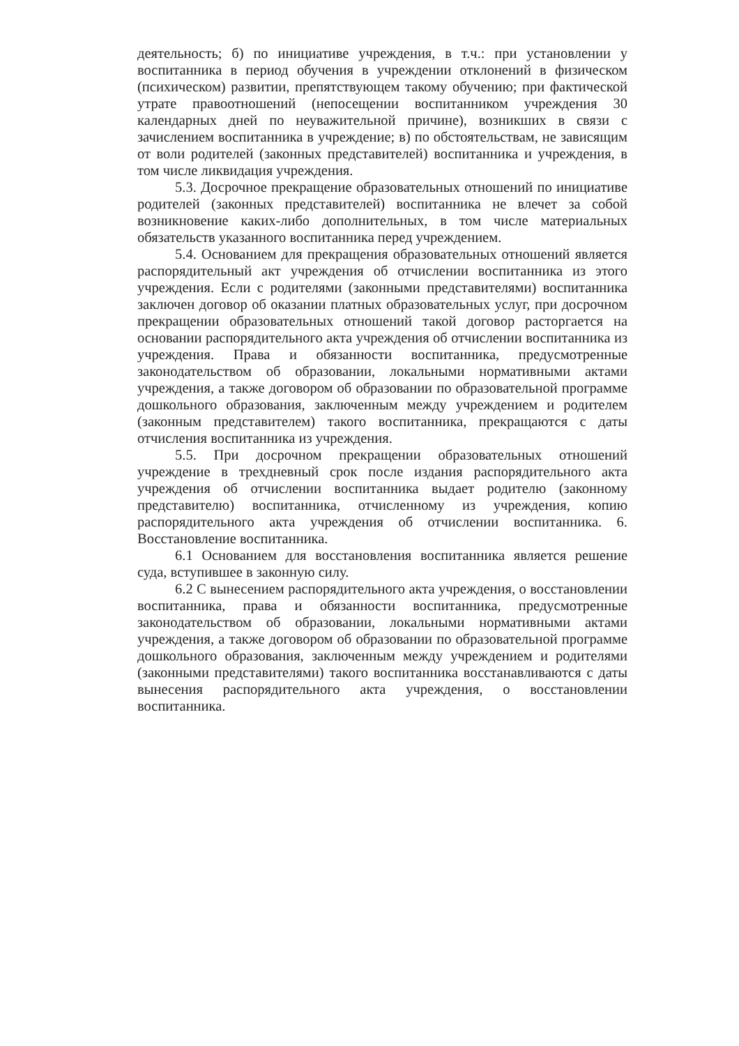деятельность; б) по инициативе учреждения, в т.ч.: при установлении у воспитанника в период обучения в учреждении отклонений в физическом (психическом) развитии, препятствующем такому обучению; при фактической утрате правоотношений (непосещении воспитанником учреждения 30 календарных дней по неуважительной причине), возникших в связи с зачислением воспитанника в учреждение; в) по обстоятельствам, не зависящим от воли родителей (законных представителей) воспитанника и учреждения, в том числе ликвидация учреждения.
5.3. Досрочное прекращение образовательных отношений по инициативе родителей (законных представителей) воспитанника не влечет за собой возникновение каких-либо дополнительных, в том числе материальных обязательств указанного воспитанника перед учреждением.
5.4. Основанием для прекращения образовательных отношений является распорядительный акт учреждения об отчислении воспитанника из этого учреждения. Если с родителями (законными представителями) воспитанника заключен договор об оказании платных образовательных услуг, при досрочном прекращении образовательных отношений такой договор расторгается на основании распорядительного акта учреждения об отчислении воспитанника из учреждения. Права и обязанности воспитанника, предусмотренные законодательством об образовании, локальными нормативными актами учреждения, а также договором об образовании по образовательной программе дошкольного образования, заключенным между учреждением и родителем (законным представителем) такого воспитанника, прекращаются с даты отчисления воспитанника из учреждения.
5.5. При досрочном прекращении образовательных отношений учреждение в трехдневный срок после издания распорядительного акта учреждения об отчислении воспитанника выдает родителю (законному представителю) воспитанника, отчисленному из учреждения, копию распорядительного акта учреждения об отчислении воспитанника. 6. Восстановление воспитанника.
6.1 Основанием для восстановления воспитанника является решение суда, вступившее в законную силу.
6.2 С вынесением распорядительного акта учреждения, о восстановлении воспитанника, права и обязанности воспитанника, предусмотренные законодательством об образовании, локальными нормативными актами учреждения, а также договором об образовании по образовательной программе дошкольного образования, заключенным между учреждением и родителями (законными представителями) такого воспитанника восстанавливаются с даты вынесения распорядительного акта учреждения, о восстановлении воспитанника.